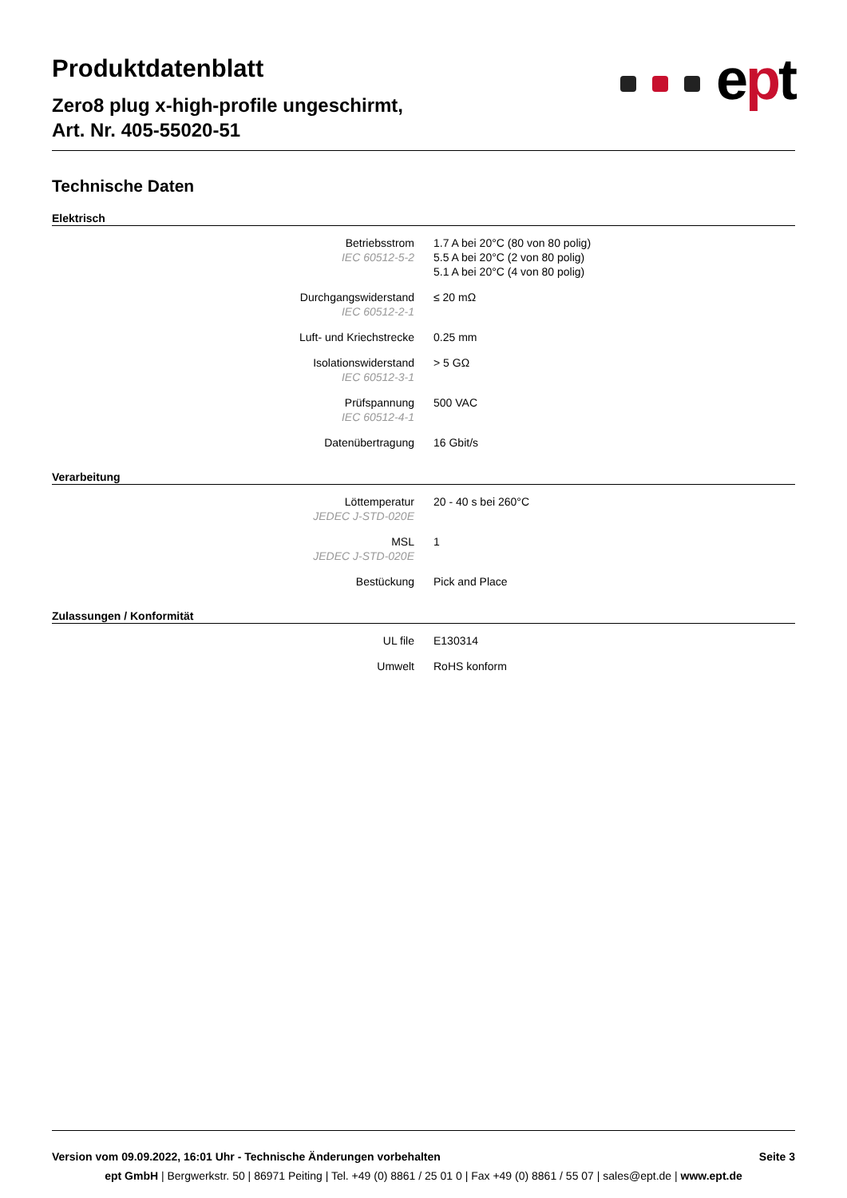Produktdatenblatt
Zero8 plug x-high-profile ungeschirmt,
Art. Nr. 405-55020-51
ept
Technische Daten
Elektrisch
| Betriebsstrom IEC 60512-5-2 | 1.7 A bei 20°C (80 von 80 polig) 5.5 A bei 20°C (2 von 80 polig) 5.1 A bei 20°C (4 von 80 polig) |
| Durchgangswiderstand IEC 60512-2-1 | ≤ 20 mΩ |
| Luft- und Kriechstrecke | 0.25 mm |
| Isolationswiderstand IEC 60512-3-1 | > 5 GΩ |
| Prüfspannung IEC 60512-4-1 | 500 VAC |
| Datenübertragung | 16 Gbit/s |
Verarbeitung
| Löttemperatur JEDEC J-STD-020E | 20 - 40 s bei 260°C |
| MSL JEDEC J-STD-020E | 1 |
| Bestückung | Pick and Place |
Zulassungen / Konformität
| UL file | E130314 |
| Umwelt | RoHS konform |
Version vom 09.09.2022, 16:01 Uhr - Technische Änderungen vorbehalten Seite 3
ept GmbH | Bergwerkstr. 50 | 86971 Peiting | Tel. +49 (0) 8861 / 25 01 0 | Fax +49 (0) 8861 / 55 07 | sales@ept.de | www.ept.de